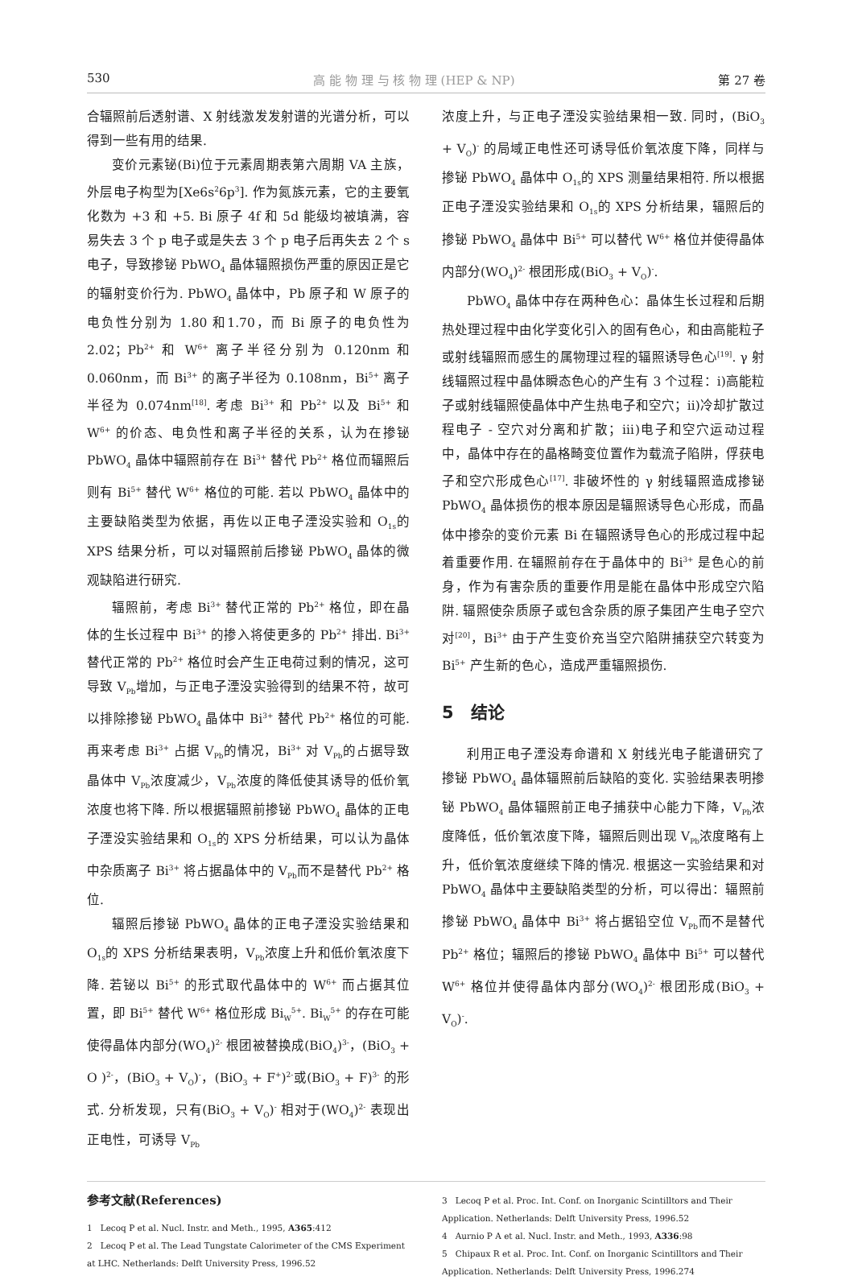530 高 能 物 理 与 核 物 理 (HEP & NP) 第 27 卷
合辐照前后透射谱、X 射线激发发射谱的光谱分析，可以得到一些有用的结果.
变价元素铋(Bi)位于元素周期表第六周期 VA 主族，外层电子构型为[Xe6s<sup>2</sup>6p<sup>3</sup>]. 作为氮族元素，它的主要氧化数为 +3 和 +5. Bi 原子 4f 和 5d 能级均被填满，容易失去 3 个 p 电子或是失去 3 个 p 电子后再失去 2 个 s 电子，导致掺铋 PbWO<sub>4</sub> 晶体辐照损伤严重的原因正是它的辐射变价行为. PbWO<sub>4</sub> 晶体中，Pb 原子和 W 原子的电负性分别为 1.80 和1.70，而 Bi 原子的电负性为 2.02；Pb<sup>2+</sup> 和 W<sup>6+</sup> 离子半径分别为 0.120nm 和 0.060nm，而 Bi<sup>3+</sup> 的离子半径为 0.108nm，Bi<sup>5+</sup> 离子半径为 0.074nm<sup>[18]</sup>. 考虑 Bi<sup>3+</sup> 和 Pb<sup>2+</sup> 以及 Bi<sup>5+</sup> 和 W<sup>6+</sup> 的价态、电负性和离子半径的关系，认为在掺铋 PbWO<sub>4</sub> 晶体中辐照前存在 Bi<sup>3+</sup> 替代 Pb<sup>2+</sup> 格位而辐照后则有 Bi<sup>5+</sup> 替代 W<sup>6+</sup> 格位的可能. 若以 PbWO<sub>4</sub> 晶体中的主要缺陷类型为依据，再佐以正电子湮没实验和 O<sub>1s</sub>的 XPS 结果分析，可以对辐照前后掺铋 PbWO<sub>4</sub> 晶体的微观缺陷进行研究.
辐照前，考虑 Bi<sup>3+</sup> 替代正常的 Pb<sup>2+</sup> 格位，即在晶体的生长过程中 Bi<sup>3+</sup> 的掺入将使更多的 Pb<sup>2+</sup> 排出. Bi<sup>3+</sup> 替代正常的 Pb<sup>2+</sup> 格位时会产生正电荷过剩的情况，这可导致 V<sub>Pb</sub>增加，与正电子湮没实验得到的结果不符，故可以排除掺铋 PbWO<sub>4</sub> 晶体中 Bi<sup>3+</sup> 替代 Pb<sup>2+</sup> 格位的可能. 再来考虑 Bi<sup>3+</sup> 占据 V<sub>Pb</sub>的情况，Bi<sup>3+</sup> 对 V<sub>Pb</sub>的占据导致晶体中 V<sub>Pb</sub>浓度减少，V<sub>Pb</sub>浓度的降低使其诱导的低价氧浓度也将下降. 所以根据辐照前掺铋 PbWO<sub>4</sub> 晶体的正电子湮没实验结果和 O<sub>1s</sub>的 XPS 分析结果，可以认为晶体中杂质离子 Bi<sup>3+</sup> 将占据晶体中的 V<sub>Pb</sub>而不是替代 Pb<sup>2+</sup> 格位.
辐照后掺铋 PbWO<sub>4</sub> 晶体的正电子湮没实验结果和 O<sub>1s</sub>的 XPS 分析结果表明，V<sub>Pb</sub>浓度上升和低价氧浓度下降. 若铋以 Bi<sup>5+</sup> 的形式取代晶体中的 W<sup>6+</sup> 而占据其位置，即 Bi<sup>5+</sup> 替代 W<sup>6+</sup> 格位形成 Bi<sub>W</sub><sup>5+</sup>. Bi<sub>W</sub><sup>5+</sup> 的存在可能使得晶体内部分(WO<sub>4</sub>)<sup>2-</sup> 根团被替换成(BiO<sub>4</sub>)<sup>3-</sup>，(BiO<sub>3</sub> + O )<sup>2-</sup>，(BiO<sub>3</sub> + V<sub>O</sub>)<sup>-</sup>，(BiO<sub>3</sub> + F<sup>+</sup>)<sup>2-</sup>或(BiO<sub>3</sub> + F)<sup>3-</sup> 的形式. 分析发现，只有(BiO<sub>3</sub> + V<sub>O</sub>)<sup>-</sup> 相对于(WO<sub>4</sub>)<sup>2-</sup> 表现出正电性，可诱导 V<sub>Pb</sub>
浓度上升，与正电子湮没实验结果相一致. 同时，(BiO<sub>3</sub> + V<sub>O</sub>)<sup>-</sup> 的局域正电性还可诱导低价氧浓度下降，同样与掺铋 PbWO<sub>4</sub> 晶体中 O<sub>1s</sub>的 XPS 测量结果相符. 所以根据正电子湮没实验结果和 O<sub>1s</sub>的 XPS 分析结果，辐照后的掺铋 PbWO<sub>4</sub> 晶体中 Bi<sup>5+</sup> 可以替代 W<sup>6+</sup> 格位并使得晶体内部分(WO<sub>4</sub>)<sup>2-</sup> 根团形成(BiO<sub>3</sub> + V<sub>O</sub>)<sup>-</sup>.
PbWO<sub>4</sub> 晶体中存在两种色心：晶体生长过程和后期热处理过程中由化学变化引入的固有色心，和由高能粒子或射线辐照而感生的属物理过程的辐照诱导色心<sup>[19]</sup>. γ 射线辐照过程中晶体瞬态色心的产生有 3 个过程：ⅰ)高能粒子或射线辐照使晶体中产生热电子和空穴；ⅱ)冷却扩散过程电子 - 空穴对分离和扩散；ⅲ)电子和空穴运动过程中，晶体中存在的晶格畸变位置作为载流子陷阱，俘获电子和空穴形成色心<sup>[17]</sup>. 非破坏性的 γ 射线辐照造成掺铋 PbWO<sub>4</sub> 晶体损伤的根本原因是辐照诱导色心形成，而晶体中掺杂的变价元素 Bi 在辐照诱导色心的形成过程中起着重要作用. 在辐照前存在于晶体中的 Bi<sup>3+</sup> 是色心的前身，作为有害杂质的重要作用是能在晶体中形成空穴陷阱. 辐照使杂质原子或包含杂质的原子集团产生电子空穴对<sup>[20]</sup>，Bi<sup>3+</sup> 由于产生变价充当空穴陷阱捕获空穴转变为 Bi<sup>5+</sup> 产生新的色心，造成严重辐照损伤.
5　结论
利用正电子湮没寿命谱和 X 射线光电子能谱研究了掺铋 PbWO<sub>4</sub> 晶体辐照前后缺陷的变化. 实验结果表明掺铋 PbWO<sub>4</sub> 晶体辐照前正电子捕获中心能力下降，V<sub>Pb</sub>浓度降低，低价氧浓度下降，辐照后则出现 V<sub>Pb</sub>浓度略有上升，低价氧浓度继续下降的情况. 根据这一实验结果和对 PbWO<sub>4</sub> 晶体中主要缺陷类型的分析，可以得出：辐照前掺铋 PbWO<sub>4</sub> 晶体中 Bi<sup>3+</sup> 将占据铅空位 V<sub>Pb</sub>而不是替代 Pb<sup>2+</sup> 格位；辐照后的掺铋 PbWO<sub>4</sub> 晶体中 Bi<sup>5+</sup> 可以替代 W<sup>6+</sup> 格位并使得晶体内部分(WO<sub>4</sub>)<sup>2-</sup> 根团形成(BiO<sub>3</sub> + V<sub>O</sub>)<sup>-</sup>.
参考文献(References)
1　Lecoq P et al. Nucl. Instr. and Meth., 1995, A365:412
2　Lecoq P et al. The Lead Tungstate Calorimeter of the CMS Experiment at LHC. Netherlands: Delft University Press, 1996.52
3　Lecoq P et al. Proc. Int. Conf. on Inorganic Scintilltors and Their Application. Netherlands: Delft University Press, 1996.52
4　Aurnio P A et al. Nucl. Instr. and Meth., 1993, A336:98
5　Chipaux R et al. Proc. Int. Conf. on Inorganic Scintilltors and Their Application. Netherlands: Delft University Press, 1996.274